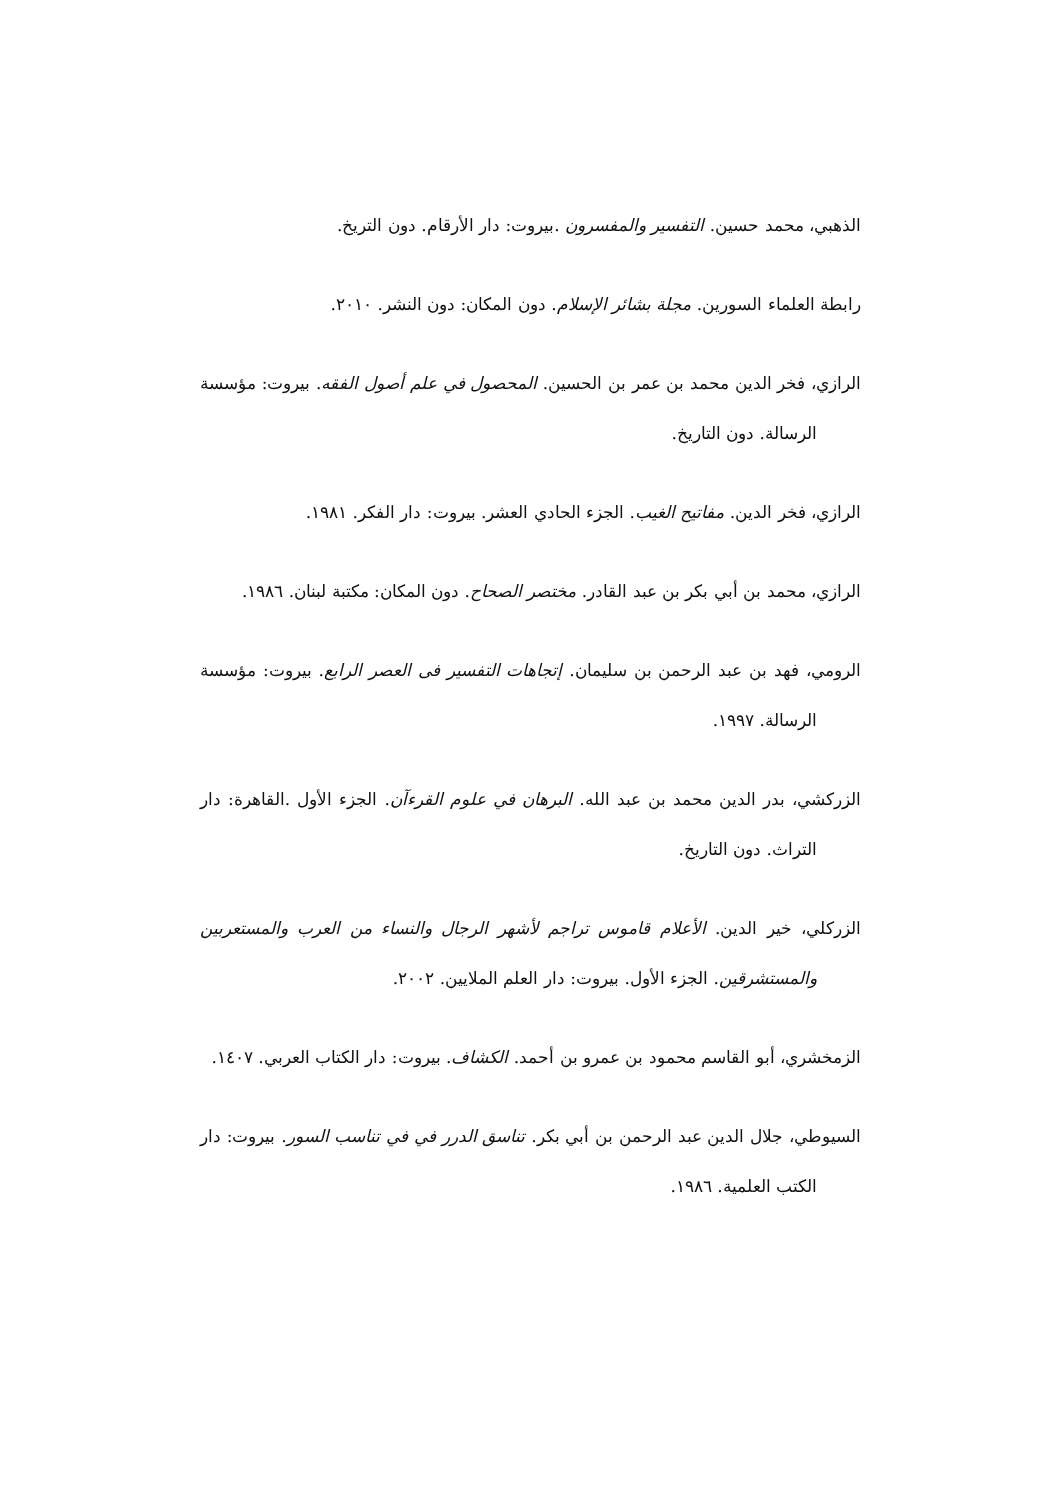الذهبي، محمد حسين. التفسير والمفسرون .بيروت: دار الأرقام. دون التريخ.
رابطة العلماء السورين. مجلة بشائر الإسلام. دون المكان: دون النشر. ٢٠١٠.
الرازي، فخر الدين محمد بن عمر بن الحسين. المحصول في علم أصول الفقه. بيروت: مؤسسة الرسالة. دون التاريخ.
الرازي، فخر الدين. مفاتيح الغيب. الجزء الحادي العشر. بيروت: دار الفكر. ١٩٨١.
الرازي، محمد بن أبي بكر بن عبد القادر. مختصر الصحاح. دون المكان: مكتبة لبنان. ١٩٨٦.
الرومي، فهد بن عبد الرحمن بن سليمان. إتجاهات التفسير فى العصر الرابع. بيروت: مؤسسة الرسالة. ١٩٩٧.
الزركشي، بدر الدين محمد بن عبد الله. البرهان في علوم القرءآن. الجزء الأول .القاهرة: دار التراث. دون التاريخ.
الزركلي، خير الدين. الأعلام قاموس تراجم لأشهر الرجال والنساء من العرب والمستعربين والمستشرقين. الجزء الأول. بيروت: دار العلم الملايين. ٢٠٠٢.
الزمخشري، أبو القاسم محمود بن عمرو بن أحمد. الكشاف. بيروت: دار الكتاب العربي. ١٤٠٧.
السيوطي، جلال الدين عبد الرحمن بن أبي بكر. تناسق الدرر في في تناسب السور. بيروت: دار الكتب العلمية. ١٩٨٦.